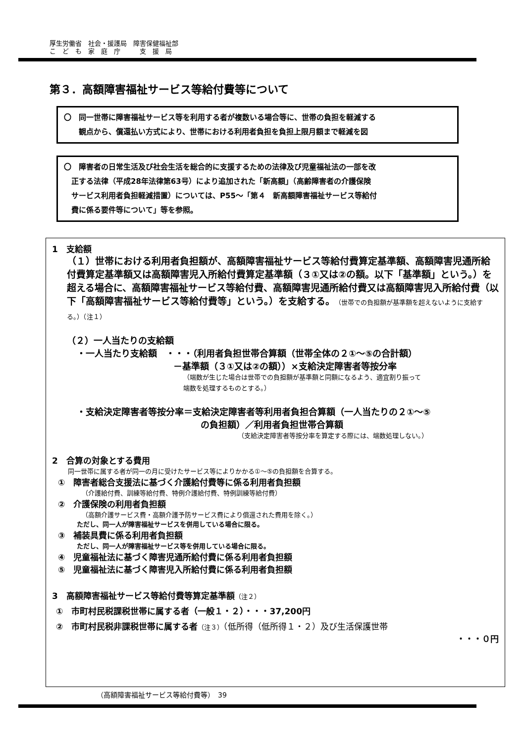厚生労働省　社会・援護局　障害保健福祉部
こ　ど　も　家　庭　庁　　　支　援　局
第３．高額障害福祉サービス等給付費等について
〇　同一世帯に障害福祉サービス等を利用する者が複数いる場合等に、世帯の負担を軽減する
　　観点から、償還払い方式により、世帯における利用者負担を負担上限月額まで軽減を図
〇　障害者の日常生活及び社会生活を総合的に支援するための法律及び児童福祉法の一部を改
　正する法律（平成28年法律第63号）により追加された「新高額」（高齢障害者の介護保険
　サービス利用者負担軽減措置）については、P55～「第４　新高額障害福祉サービス等給付
　費に係る要件等について」等を参照。
1　支給額
（１）世帯における利用者負担額が、高額障害福祉サービス等給付費算定基準額、高額障害児通所給付費算定基準額又は高額障害児入所給付費算定基準額（３①又は②の額。以下「基準額」という。）を超える場合に、高額障害福祉サービス等給付費、高額障害児通所給付費又は高額障害児入所給付費（以下「高額障害福祉サービス等給付費等」という。）を支給する。（世帯での負担額が基準額を超えないように支給する。）（注１）
（２）一人当たりの支給額
・一人当たり支給額　・・・（利用者負担世帯合算額（世帯全体の２①～⑤の合計額）
－基準額（３①又は②の額））×支給決定障害者等按分率
（端数が生じた場合は世帯での負担額が基準額と同額になるよう、適宜割り振って
端数を処理するものとする。）
・支給決定障害者等按分率＝支給決定障害者等利用者負担合算額（一人当たりの２①～⑤
の負担額）／利用者負担世帯合算額
（支給決定障害者等按分率を算定する際には、端数処理しない。）
2　合算の対象とする費用
同一世帯に属する者が同一の月に受けたサービス等によりかかる①～⑤の負担額を合算する。
①　障害者総合支援法に基づく介護給付費等に係る利用者負担額
（介護給付費、訓練等給付費、特例介護給付費、特例訓練等給付費）
②　介護保険の利用者負担額
（高額介護サービス費・高額介護予防サービス費により償還された費用を除く。）
ただし、同一人が障害福祉サービスを併用している場合に限る。
③　補装具費に係る利用者負担額
ただし、同一人が障害福祉サービス等を併用している場合に限る。
④　児童福祉法に基づく障害児通所給付費に係る利用者負担額
⑤　児童福祉法に基づく障害児入所給付費に係る利用者負担額
3　高額障害福祉サービス等給付費等算定基準額（注２）
①　市町村民税課税世帯に属する者（一般１・２）・・・37,200円
②　市町村民税非課税世帯に属する者（注３）（低所得（低所得１・２）及び生活保護世帯
・・・０円
（高額障害福祉サービス等給付費等）　39